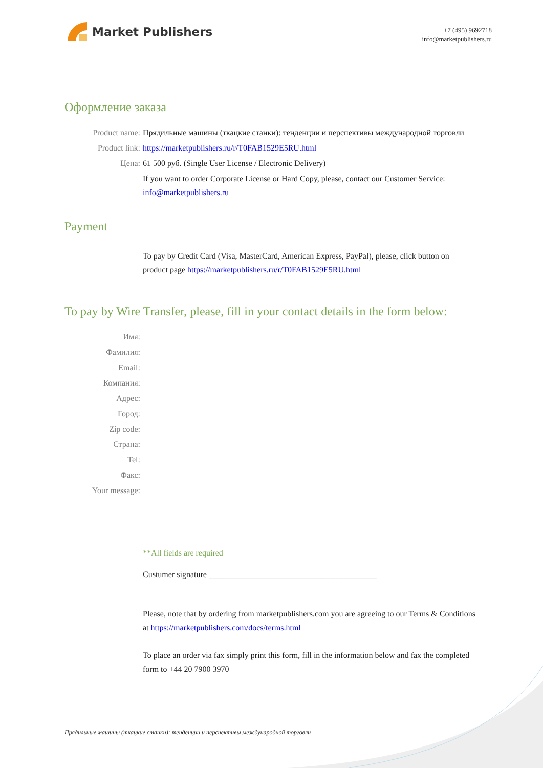Market Publishers
+7 (495) 9692718
info@marketpublishers.ru
Оформление заказа
Product name: Прядильные машины (ткацкие станки): тенденции и перспективы международной торговли
Product link: https://marketpublishers.ru/r/T0FAB1529E5RU.html
Цена: 61 500 руб. (Single User License / Electronic Delivery)
If you want to order Corporate License or Hard Copy, please, contact our Customer Service:
info@marketpublishers.ru
Payment
To pay by Credit Card (Visa, MasterCard, American Express, PayPal), please, click button on product page https://marketpublishers.ru/r/T0FAB1529E5RU.html
To pay by Wire Transfer, please, fill in your contact details in the form below:
Имя:
Фамилия:
Email:
Компания:
Адрес:
Город:
Zip code:
Страна:
Tel:
Факс:
Your message:
**All fields are required
Custumer signature _________________________________________
Please, note that by ordering from marketpublishers.com you are agreeing to our Terms & Conditions at https://marketpublishers.com/docs/terms.html
To place an order via fax simply print this form, fill in the information below and fax the completed form to +44 20 7900 3970
Прядильные машины (ткацкие станки): тенденции и перспективы международной торговли